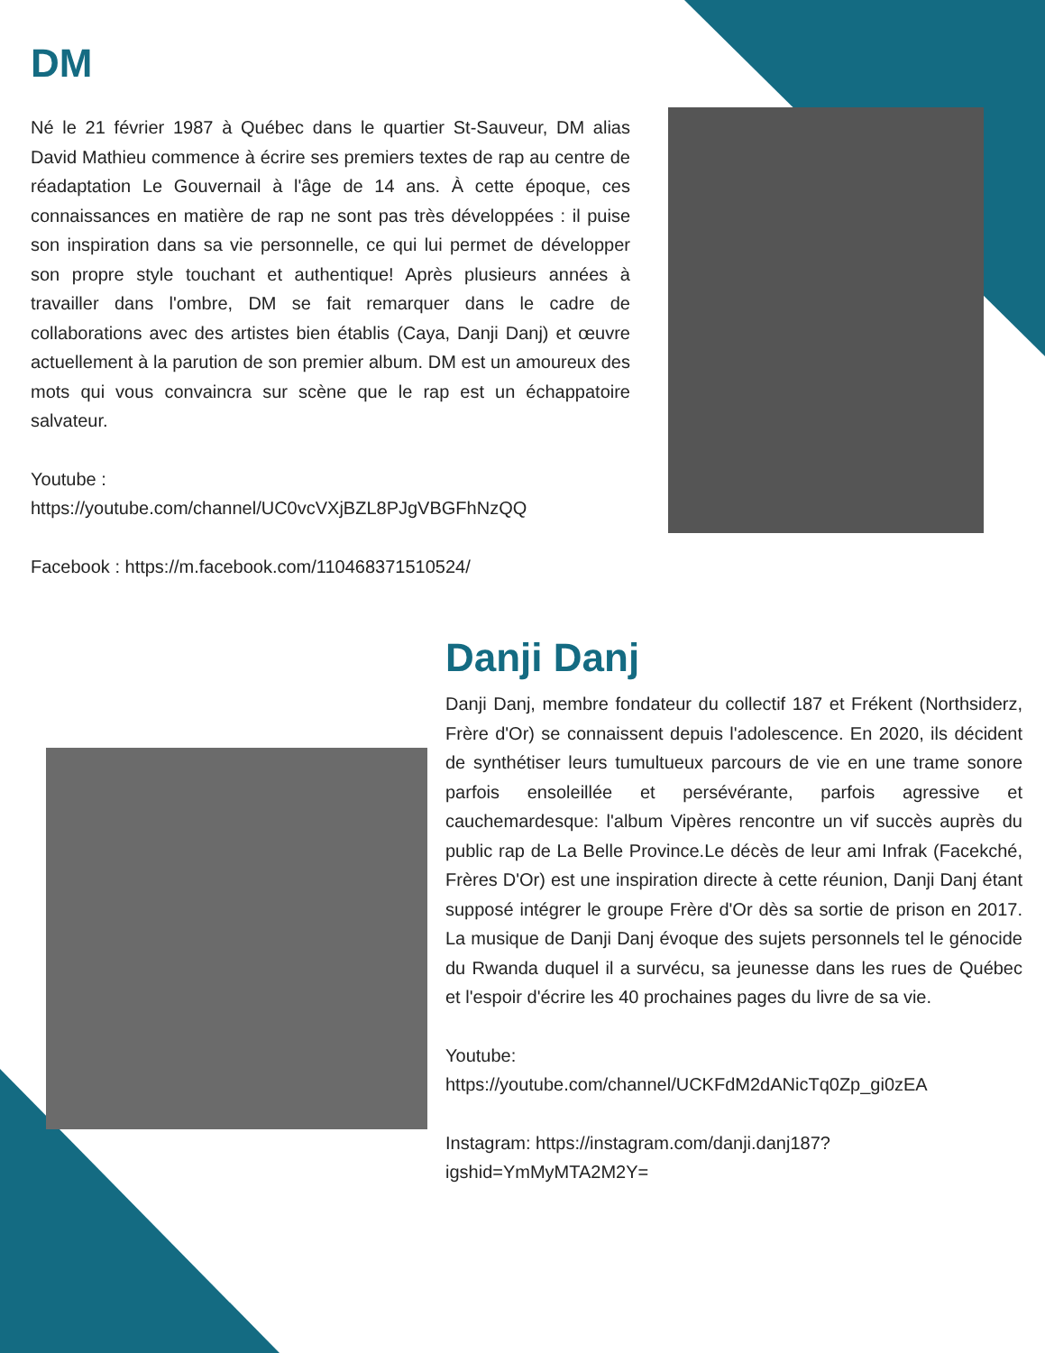DM
Né le 21 février 1987 à Québec dans le quartier St-Sauveur, DM alias David Mathieu commence à écrire ses premiers textes de rap au centre de réadaptation Le Gouvernail à l'âge de 14 ans. À cette époque, ces connaissances en matière de rap ne sont pas très développées : il puise son inspiration dans sa vie personnelle, ce qui lui permet de développer son propre style touchant et authentique! Après plusieurs années à travailler dans l'ombre, DM se fait remarquer dans le cadre de collaborations avec des artistes bien établis (Caya, Danji Danj) et œuvre actuellement à la parution de son premier album. DM est un amoureux des mots qui vous convaincra sur scène que le rap est un échappatoire salvateur.
Youtube :
https://youtube.com/channel/UC0vcVXjBZL8PJgVBGFhNzQQ
Facebook : https://m.facebook.com/110468371510524/
Danji Danj
Danji Danj, membre fondateur du collectif 187 et Frékent (Northsiderz, Frère d'Or) se connaissent depuis l'adolescence. En 2020, ils décident de synthétiser leurs tumultueux parcours de vie en une trame sonore parfois ensoleillée et persévérante, parfois agressive et cauchemardesque: l'album Vipères rencontre un vif succès auprès du public rap de La Belle Province.Le décès de leur ami Infrak (Facekché, Frères D'Or) est une inspiration directe à cette réunion, Danji Danj étant supposé intégrer le groupe Frère d'Or dès sa sortie de prison en 2017. La musique de Danji Danj évoque des sujets personnels tel le génocide du Rwanda duquel il a survécu, sa jeunesse dans les rues de Québec et l'espoir d'écrire les 40 prochaines pages du livre de sa vie.
Youtube:
https://youtube.com/channel/UCKFdM2dANicTq0Zp_gi0zEA
Instagram: https://instagram.com/danji.danj187?
igshid=YmMyMTA2M2Y=